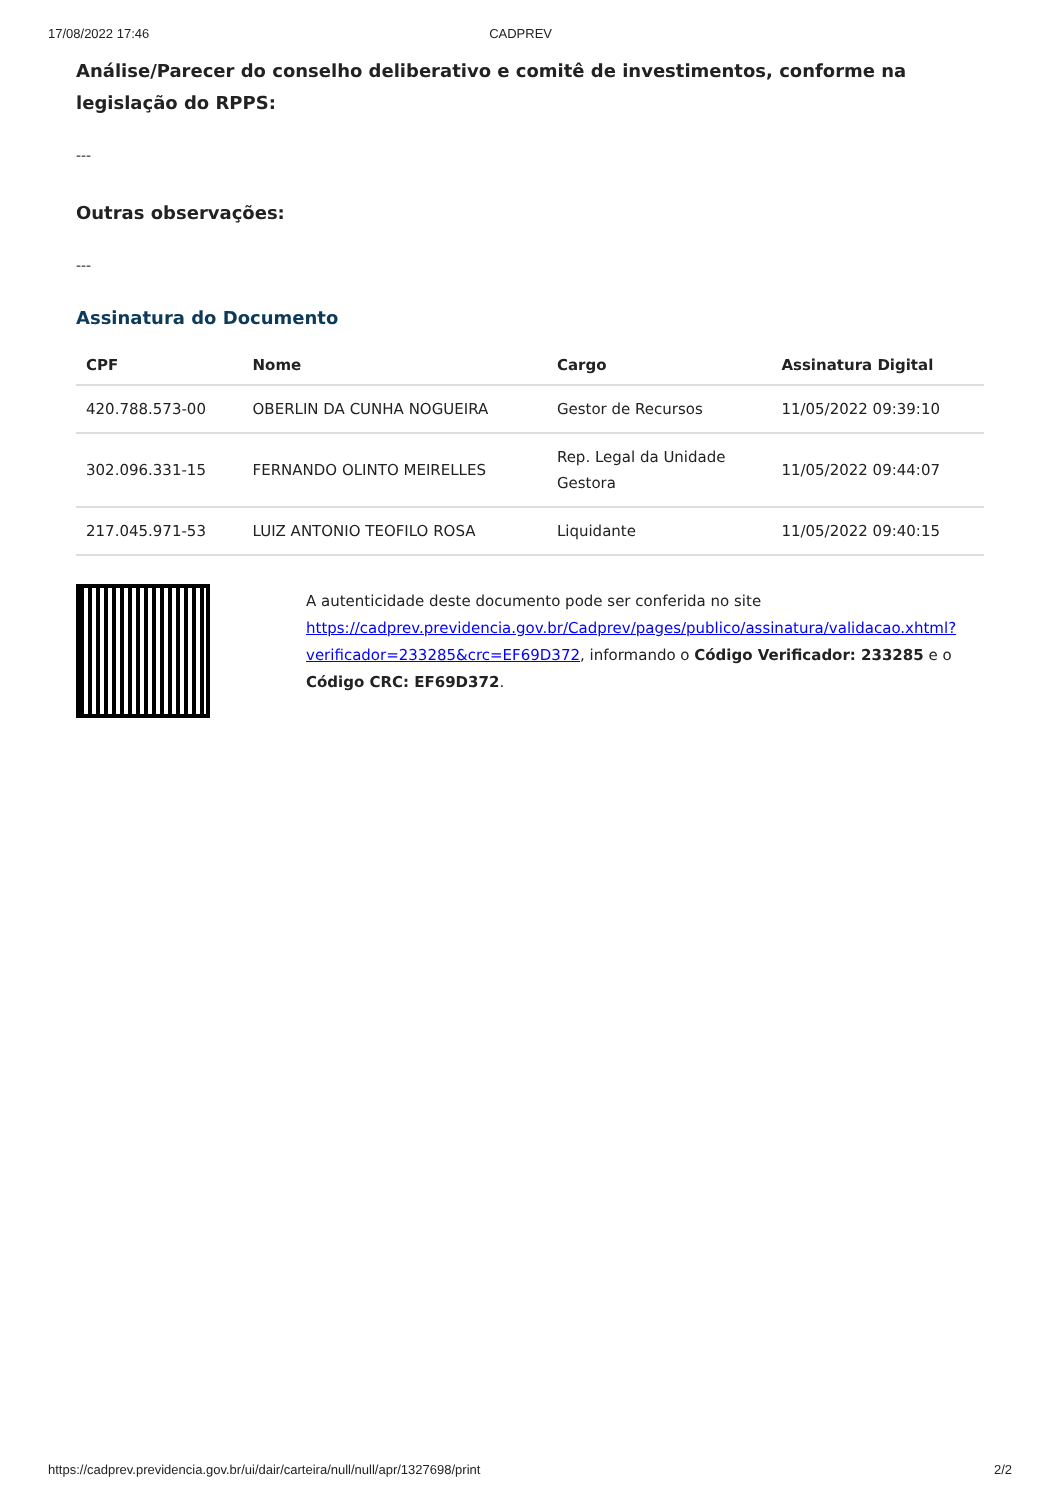17/08/2022 17:46 CADPREV
Análise/Parecer do conselho deliberativo e comitê de investimentos, conforme na legislação do RPPS:
---
Outras observações:
---
Assinatura do Documento
| CPF | Nome | Cargo | Assinatura Digital |
| --- | --- | --- | --- |
| 420.788.573-00 | OBERLIN DA CUNHA NOGUEIRA | Gestor de Recursos | 11/05/2022 09:39:10 |
| 302.096.331-15 | FERNANDO OLINTO MEIRELLES | Rep. Legal da Unidade Gestora | 11/05/2022 09:44:07 |
| 217.045.971-53 | LUIZ ANTONIO TEOFILO ROSA | Liquidante | 11/05/2022 09:40:15 |
A autenticidade deste documento pode ser conferida no site https://cadprev.previdencia.gov.br/Cadprev/pages/publico/assinatura/validacao.xhtml?verificador=233285&crc=EF69D372, informando o Código Verificador: 233285 e o Código CRC: EF69D372.
https://cadprev.previdencia.gov.br/ui/dair/carteira/null/null/apr/1327698/print 2/2